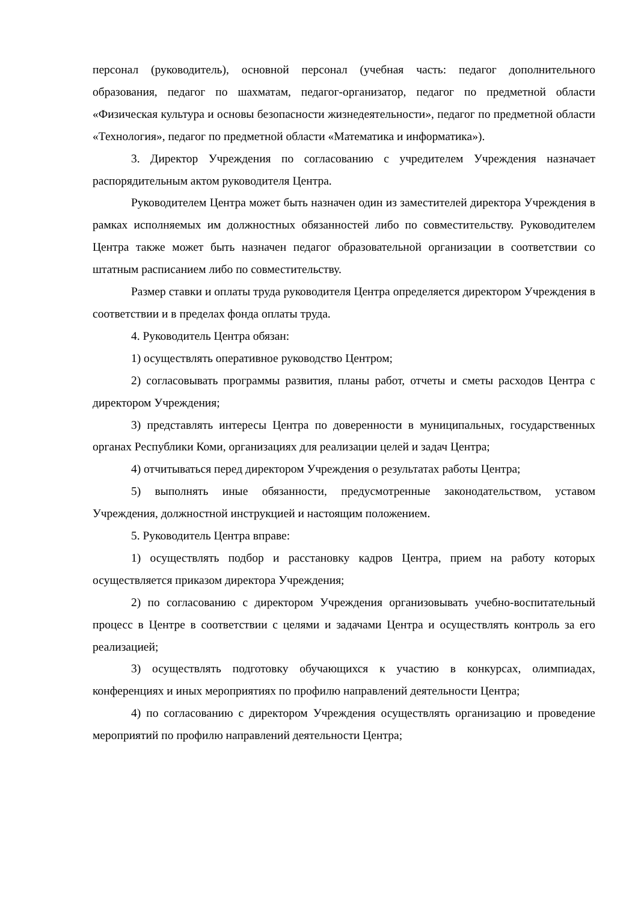персонал (руководитель), основной персонал (учебная часть: педагог дополнительного образования, педагог по шахматам, педагог-организатор, педагог по предметной области «Физическая культура и основы безопасности жизнедеятельности», педагог по предметной области «Технология», педагог по предметной области «Математика и информатика»).
3. Директор Учреждения по согласованию с учредителем Учреждения назначает распорядительным актом руководителя Центра.
Руководителем Центра может быть назначен один из заместителей директора Учреждения в рамках исполняемых им должностных обязанностей либо по совместительству. Руководителем Центра также может быть назначен педагог образовательной организации в соответствии со штатным расписанием либо по совместительству.
Размер ставки и оплаты труда руководителя Центра определяется директором Учреждения в соответствии и в пределах фонда оплаты труда.
4. Руководитель Центра обязан:
1) осуществлять оперативное руководство Центром;
2) согласовывать программы развития, планы работ, отчеты и сметы расходов Центра с директором Учреждения;
3) представлять интересы Центра по доверенности в муниципальных, государственных органах Республики Коми, организациях для реализации целей и задач Центра;
4) отчитываться перед директором Учреждения о результатах работы Центра;
5) выполнять иные обязанности, предусмотренные законодательством, уставом Учреждения, должностной инструкцией и настоящим положением.
5. Руководитель Центра вправе:
1) осуществлять подбор и расстановку кадров Центра, прием на работу которых осуществляется приказом директора Учреждения;
2) по согласованию с директором Учреждения организовывать учебно-воспитательный процесс в Центре в соответствии с целями и задачами Центра и осуществлять контроль за его реализацией;
3) осуществлять подготовку обучающихся к участию в конкурсах, олимпиадах, конференциях и иных мероприятиях по профилю направлений деятельности Центра;
4) по согласованию с директором Учреждения осуществлять организацию и проведение мероприятий по профилю направлений деятельности Центра;